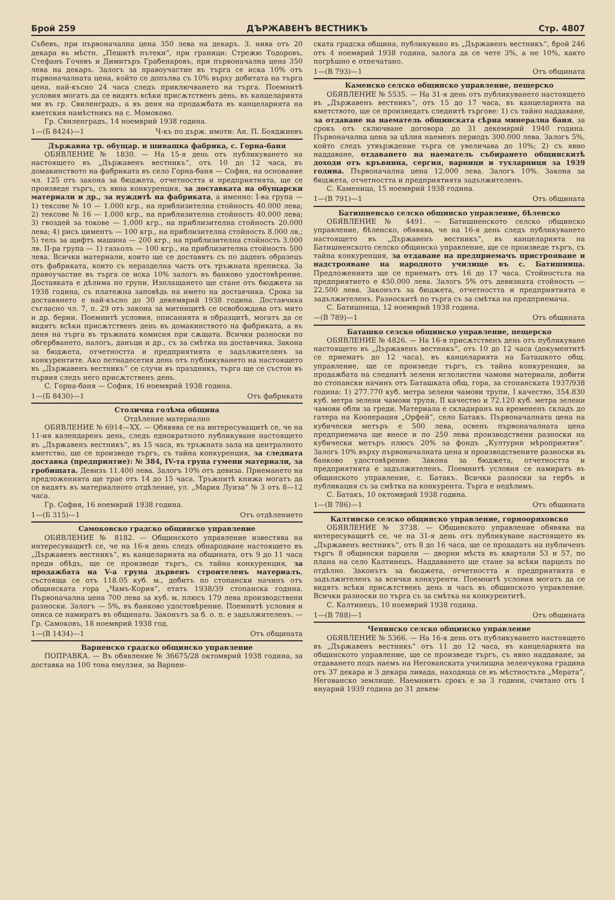Брой 259 ДЪРЖАВЕНЪ ВЕСТНИКЪ Стр. 4807
Събевъ, при първоначална цена 350 лева на декаръ. 3. нива отъ 20 декара въ мѣстн. „Пешитѣ пътеки“, при граници: Стрежю Тодоровъ, Стефанъ Гочевъ и Димитъръ Грабенаровъ, при първоначална цена 350 лева на декаръ. Залогъ за правоучастие въ търга се иска 10% отъ първоначалната цена, който се допълва съ 10% върху добитата на търга цена, най-късно 24 часа следъ приключването на търга. Поемнитѣ условия могатъ да се видятъ всѣки присѫтственъ день, въ канцеларията ми въ гр. Свиленградъ, а въ деня на продажбата въ канцеларията на кметския намѣстникъ на с. Момоково.
Гр. Свиленградъ, 14 ноемврий 1938 година.
1—(Б 8424)—1 Ч-къ по държ. имоти: Ан. П. Бояджиевъ
Държавна тр. обущар. и шивашка фабрика, с. Горна-баня
ОБЯВЛЕНИЕ № 1830. — На 15-я день отъ публикуването на настоящето въ „Държавенъ вестникъ“, отъ 10 до 12 часа, въ домакинството на фабриката въ село Горна-баня — София, на основание чл. 125 отъ закона за бюджета, отчетността и предприятията, ще се произведе търгъ, съ явна конкуренция, за доставката на обущарски материали и др., за нуждитѣ на фабриката, а именно: I-ва група — 1) тексове № 10 — 1.000 кгр., на приблизителна стойность 40.000 лева; 2) тексове № 16 — 1.000 кгр., на приблизителна стойность 40.000 лева; 3) гвоздей за токове — 1.000 кгр., на приблизителна стойность 20.000 лева; 4) рисъ циментъ — 100 кгр., на приблизителна стойность 8.000 лв.; 5) тель за щифтъ машина — 200 кгр., на приблизителна стойность 3.000 лв. II-ра група — 1) газьолъ — 100 кгр., на приблизителна стойность 500 лева. Всички материали, които ще се доставятъ съ по даденъ образецъ отъ фабриката, които съ неразделна часть отъ тръжната преписка. За правоучастие въ търга се иска 10% залогъ въ банково удостовѣрение. Доставката е дѣлима по групи. Изплащането ще стане отъ бюджета за 1938 година, съ платежна заповѣдь на името на доставчика. Срока за доставянето е най-късно до 30 декемврий 1938 година. Доставчика съгласно чл. 7, п. 29 отъ закона за митницитѣ се освобождава отъ мито и др. берии. Поемнитѣ условия, описанията и образцитѣ, могатъ да се видятъ всѣки присѫтственъ день въ домакинството на фабриката, а въ деня на търга въ тръжната комисия при сѫщата. Всички разноски по обгербването, налогъ, данъци и др., съ за смѣтка на доставчика. Закона за бюджета, отчетността и предприятията е задължителенъ за конкурентите. Ако петнадесетия день отъ публикуването на настоящето въ „Държавенъ вестникъ“ се случи въ праздникъ, търга ще се състои въ първия следъ него присѫтственъ день.
С. Горна-баня — София, 16 ноемврий 1938 година.
1—(Б 8430)—1 Отъ фабриката
Столична голѣма община
Отдѣление материално
ОБЯВЛЕНИЕ № 6914—XX. — Обявява се на интересуващитѣ се, че на 11-ия календаренъ день, следъ еднократното публикуване настоящето въ „Държавенъ вестникъ“, въ 15 часа, въ тръжната зала на централното кметство, ще се произведе търгъ, съ тайна конкуренция, за следната доставка (предприятие): № 384, IV-та група гумени материали, за гробищата. Девизъ 11.400 лева. Залогъ 10% отъ девиза. Приемането на предложенията ще трае отъ 14 до 15 часа. Тръжнитѣ книжа могатъ да се видятъ въ материалното отдѣление, ул. „Мария Луиза“ № 3 отъ 8—12 часа.
Гр. София, 16 ноемврий 1938 година.
1—(Б 315)—1 Отъ отдѣлението
Самоковско градско общинско управление
ОБЯВЛЕНИЕ № 8182. — Общинското управление известява на интересуващитѣ се, че на 16-я день следъ обнародване настоящето въ „Държавенъ вестникъ“, въ канцеларията на общината, отъ 9 до 11 часа преди обѣдъ, ще се произведе търгъ, съ тайна конкуренция, за продажбата на V-а група дървенъ строителенъ материалъ, състояща се отъ 118.05 куб. м., добитъ по стопански начинъ отъ общинската гора „Чамъ-Кория“, етатъ 1938/39 стопанска година. Първоначална цена 700 лева за куб. м. плюсъ 179 лева производствени разноски. Залогъ — 5%, въ банково удостовѣрение. Поемнитѣ условия и описа се намиратъ въ общината. Законътъ за б. о. п. е задължителенъ. — Гр. Самоковъ, 18 ноемврий 1938 год.
1—(В 1434)—1 Отъ общината
Варненско градско общинско управление
ПОПРАВКА. — Въ обявление № 36675/28 октомврий 1938 година, за доставка на 100 тона емулзия, за Варнен-
ската градска община, публикувано въ „Държавенъ вестникъ“, брой 246 отъ 4 ноемврий 1938 година, залога да се чете 3%, а не 10%, както погрѣшно е отпечатано.
1—(В 793)—1 Отъ общината
Каменско селско общинско управление, пещерско
ОБЯВЛЕНИЕ № 5535. — На 31-я день отъ публикуването настоящето въ „Държавенъ вестникъ“, отъ 15 до 17 часа, въ канцеларията на кметството, ще се произведатъ следнитѣ търгове: 1) съ тайно наддаване, за отдаване на наематель общинската сѣрна минерална баня, за срокъ отъ сключване договора до 31 декемврий 1940 година. Първоначална цена за цѣлия наеменъ периодъ 300.000 лева. Залогъ 5%, който следъ утвърждение търга се увеличава до 10%; 2) съ явно наддаване, отдаването на наематель събирането общинскитѣ доходи отъ кръвнина, сергия, варници и тухларници за 1939 година. Първоначална цена 12.000 лева. Залогъ 10%. Закона за бюджета, отчетността и предприятията задължителенъ.
С. Каменица, 15 ноемврий 1938 година.
1—(В 791)—1 Отъ общината
Батишненско селско общинско управление, бѣленско
ОБЯВЛЕНИЕ № 4491. — Батишненското селско общинско управление, бѣленско, обявява, че на 16-я день следъ публикуването настоящето въ „Държавенъ вестникъ“, въ канцеларията на Батишненското селско общинско управление, ще се произведе търгъ, съ тайна конкуренция, за отдаване на предприемачъ пристрояване и надстрояване на народното училище въ с. Батишница. Предложенията ще се приематъ отъ 16 до 17 часа. Стойностьта на предприятието е 450.000 лева. Залогъ 5% отъ девизната стойность — 22.500 лева. Законътъ за бюджета, отчетността и предприятията е задължителенъ. Разноскитѣ по търга съ за смѣтка на предприемача.
С. Батишница, 12 ноемврий 1938 година.
—(В 789)—1 Отъ общината
Баташко селско общинско управление, пещерско
ОБЯВЛЕНИЕ № 4826. — На 16-я присѫтственъ день отъ публикуване настоящето въ „Държавенъ вестникъ“, отъ 10 до 12 часа (документитѣ се приематъ до 12 часа), въ канцеларията на Баташкото общ. управление, ще се произведе търгъ, съ тайна конкуренция, за продажбата на следнитѣ зелени иглолистни чамови материали, добити по стопански начинъ отъ Баташката общ. гора, за стопанската 1937/938 година: 1) 277.770 куб. метра зелени чамови трупи, I качество, 354.830 куб. метра зелени чамови трупи, II качество и 72.120 куб. метра зелени чамови обли за греди. Материала е складиранъ на времененъ складъ до гатера на Кооперация „Орфей“, село Батакъ. Първоначалната цена на кубически метъръ е 500 лева, освенъ първоначалната цена предприемача ще внесе и по 250 лева производствени разноски на кубически метъръ плюсъ 20% за фондъ „Културни мѣроприятия“. Залогъ 10% върху първоначалната цена и производствените разноски въ банково удостовѣрение. Закона за бюджета, отчетността и предприятията е задължителенъ. Поемнитѣ условия се намиратъ въ общинското управление, с. Батакъ. Всички разноски за гербъ и публикация съ за смѣтка на конкурента. Търга е недѣлимъ.
С. Батакъ, 10 октомврий 1938 година.
1—(В 786)—1 Отъ общината
Калтинско селско общинско управление, горнооряховско
ОБЯВЛЕНИЕ № 3738. — Общинското управление обявява на интересуващитѣ се, че на 31-я день отъ публикуване настоящето въ „Държавенъ вестникъ“, отъ 8 до 16 часа, ще се продадатъ на публиченъ търгъ 8 общински парцели — дворни мѣста въ квартали 53 и 57, по плана на село Калтинецъ. Наддаването ще стане за всѣки парцелъ по отдѣлно. Законътъ за бюджета, отчетността и предприятията е задължителенъ за всички конкуренти. Поемнитѣ условия могатъ да се видятъ всѣки присѫтственъ день и часъ въ общинското управление. Всички разноски по търга съ за смѣтка на конкурентитѣ.
С. Калтинецъ, 10 ноемврий 1938 година.
1—(В 788)—1 Отъ общината
Чепинско селско общинско управление
ОБЯВЛЕНИЕ № 5366. — На 16-я день отъ публикуването настоящето въ „Държавенъ вестникъ“ отъ 11 до 12 часа, въ канцеларията на общинското управление, ще се произведе търгъ, съ явно наддаване, за отдаването подъ наемъ на Негованската училищна зеленчукова градина отъ 37 декара и 3 декара ливада, находяща се въ мѣстностьта „Мерата“, Негованско землище. Наемниятъ срокъ е за 3 години, считано отъ 1 януарий 1939 година до 31 декем-